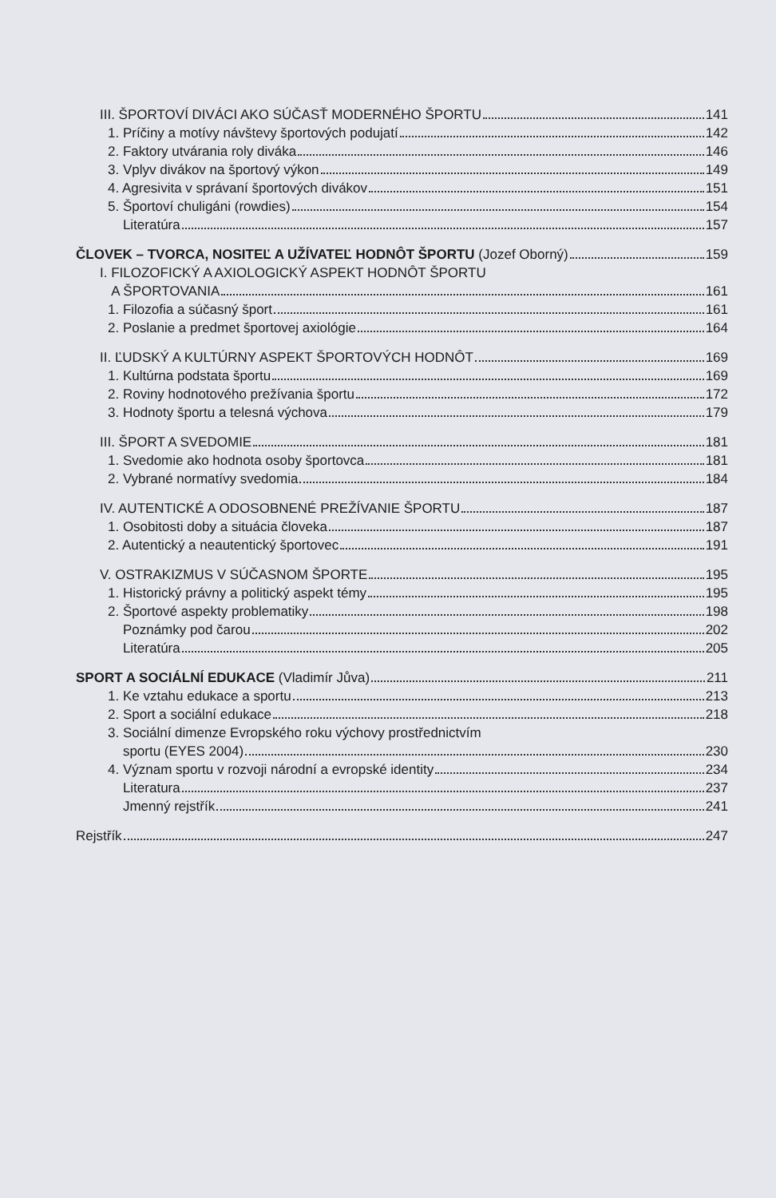III. ŠPORTOVÍ DIVÁCI AKO SÚČASŤ MODERNÉHO ŠPORTU 141
1. Príčiny a motívy návštevy športových podujatí 142
2. Faktory utvárania roly diváka 146
3. Vplyv divákov na športový výkon 149
4. Agresivita v správaní športových divákov 151
5. Športoví chuligáni (rowdies) 154
Literatúra 157
ČLOVEK – TVORCA, NOSITEĽ A UŽÍVATEĽ HODNÔT ŠPORTU (Jozef Oborný) 159
I. FILOZOFICKÝ A AXIOLOGICKÝ ASPEKT HODNÔT ŠPORTU
A ŠPORTOVANIA 161
1. Filozofia a súčasný šport 161
2. Poslanie a predmet športovej axiológie 164
II. ĽUDSKÝ A KULTÚRNY ASPEKT ŠPORTOVÝCH HODNÔT 169
1. Kultúrna podstata športu 169
2. Roviny hodnotového prežívania športu 172
3. Hodnoty športu a telesná výchova 179
III. ŠPORT A SVEDOMIE 181
1. Svedomie ako hodnota osoby športovca 181
2. Vybrané normatívy svedomia 184
IV. AUTENTICKÉ A ODOSOBNENÉ PREŽÍVANIE ŠPORTU 187
1. Osobitosti doby a situácia človeka 187
2. Autentický a neautentický športovec 191
V. OSTRAKIZMUS V SÚČASNOM ŠPORTE 195
1. Historický právny a politický aspekt témy 195
2. Športové aspekty problematiky 198
Poznámky pod čarou 202
Literatúra 205
SPORT A SOCIÁLNÍ EDUKACE (Vladimír Jůva) 211
1. Ke vztahu edukace a sportu 213
2. Sport a sociální edukace 218
3. Sociální dimenze Evropského roku výchovy prostřednictvím
sportu (EYES 2004) 230
4. Význam sportu v rozvoji národní a evropské identity 234
Literatura 237
Jmenný rejstřík 241
Rejstřík 247